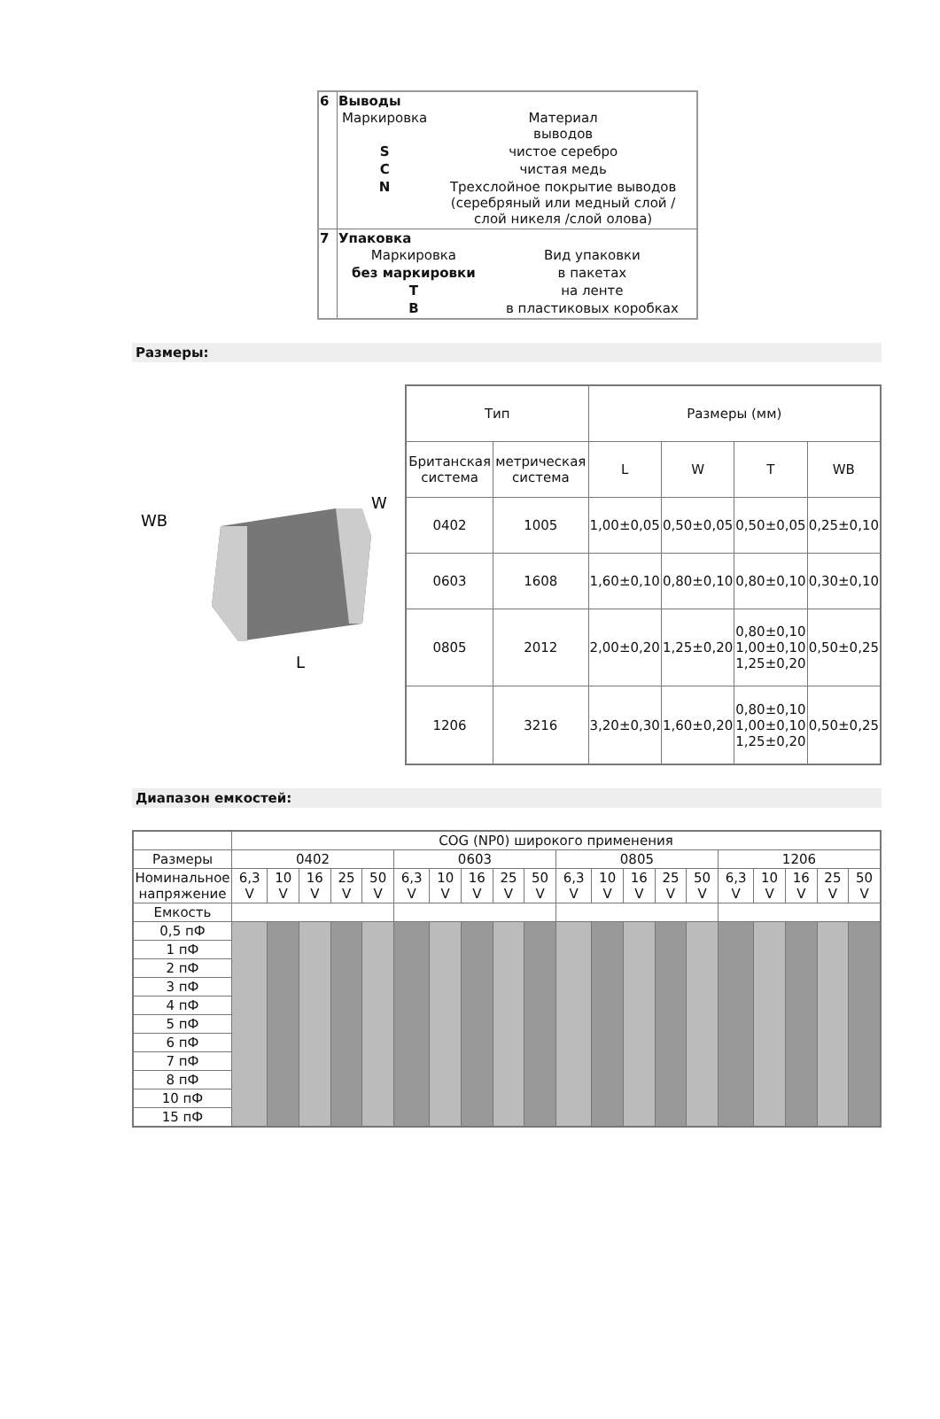| 6 | Выводы / Маркировка / Материал выводов / / S / чистое серебро / / C / чистая медь / / N / Трехслойное покрытие выводов (серебряный или медный слой / слой никеля /слой олова) / |
| 7 | Упаковка / Маркировка / Вид упаковки / / без маркировки / в пакетах / / T / на ленте / / B / в пластиковых коробках / |
Размеры:
WB
W
L
| Тип | | Размеры (мм) | | | |
| Британская система | метрическая система | L | W | T | WB |
| 0402 | 1005 | 1,00±0,05 | 0,50±0,05 | 0,50±0,05 | 0,25±0,10 |
| 0603 | 1608 | 1,60±0,10 | 0,80±0,10 | 0,80±0,10 | 0,30±0,10 |
| 0805 | 2012 | 2,00±0,20 | 1,25±0,20 | 0,80±0,10 1,00±0,10 1,25±0,20 | 0,50±0,25 |
| 1206 | 3216 | 3,20±0,30 | 1,60±0,20 | 0,80±0,10 1,00±0,10 1,25±0,20 | 0,50±0,25 |
Диапазон емкостей:
| | COG (NP0) широкого применения | | | | | | | | | | | | | | | | | | | |
| Размеры | 0402 | | | | | 0603 | | | | | 0805 | | | | | 1206 | | | | |
| Номинальное напряжение | 6,3 V | 10 V | 16 V | 25 V | 50 V | 6,3 V | 10 V | 16 V | 25 V | 50 V | 6,3 V | 10 V | 16 V | 25 V | 50 V | 6,3 V | 10 V | 16 V | 25 V | 50 V |
| Емкость | | | | | | | | | | | | | | | | | | | | |
| 0,5 пФ | | | | | | | | | | | | | | | | | | | | |
| 1 пФ | | | | | | | | | | | | | | | | | | | | |
| 2 пФ | | | | | | | | | | | | | | | | | | | | |
| 3 пФ | | | | | | | | | | | | | | | | | | | | |
| 4 пФ | | | | | | | | | | | | | | | | | | | | |
| 5 пФ | | | | | | | | | | | | | | | | | | | | |
| 6 пФ | | | | | | | | | | | | | | | | | | | | |
| 7 пФ | | | | | | | | | | | | | | | | | | | | |
| 8 пФ | | | | | | | | | | | | | | | | | | | | |
| 10 пФ | | | | | | | | | | | | | | | | | | | | |
| 15 пФ | | | | | | | | | | | | | | | | | | | | |